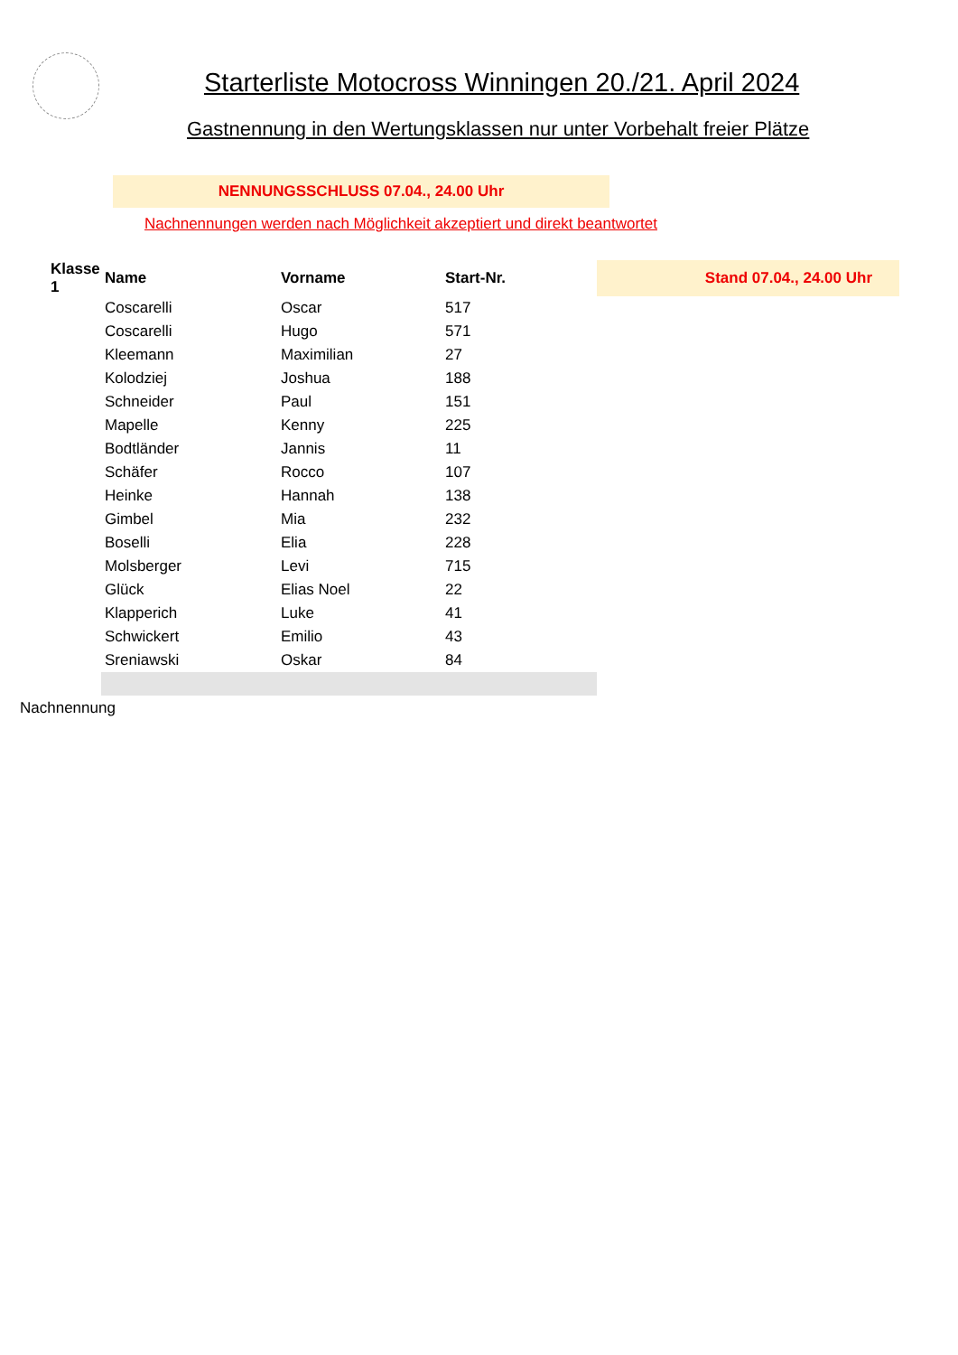Starterliste Motocross Winningen 20./21. April 2024
Gastnennung in den Wertungsklassen nur unter Vorbehalt freier Plätze
NENNUNGSSCHLUSS 07.04., 24.00 Uhr
Nachnennungen werden nach Möglichkeit akzeptiert und direkt beantwortet
| Klasse 1 | Name | Vorname | Start-Nr. | Stand 07.04., 24.00 Uhr |
| --- | --- | --- | --- | --- |
| | Coscarelli | Oscar | 517 | |
| | Coscarelli | Hugo | 571 | |
| | Kleemann | Maximilian | 27 | |
| | Kolodziej | Joshua | 188 | |
| | Schneider | Paul | 151 | |
| | Mapelle | Kenny | 225 | |
| | Bodtländer | Jannis | 11 | |
| | Schäfer | Rocco | 107 | |
| | Heinke | Hannah | 138 | |
| | Gimbel | Mia | 232 | |
| | Boselli | Elia | 228 | |
| | Molsberger | Levi | 715 | |
| | Glück | Elias Noel | 22 | |
| | Klapperich | Luke | 41 | |
| | Schwickert | Emilio | 43 | |
| | Sreniawski | Oskar | 84 | |
Nachnennung